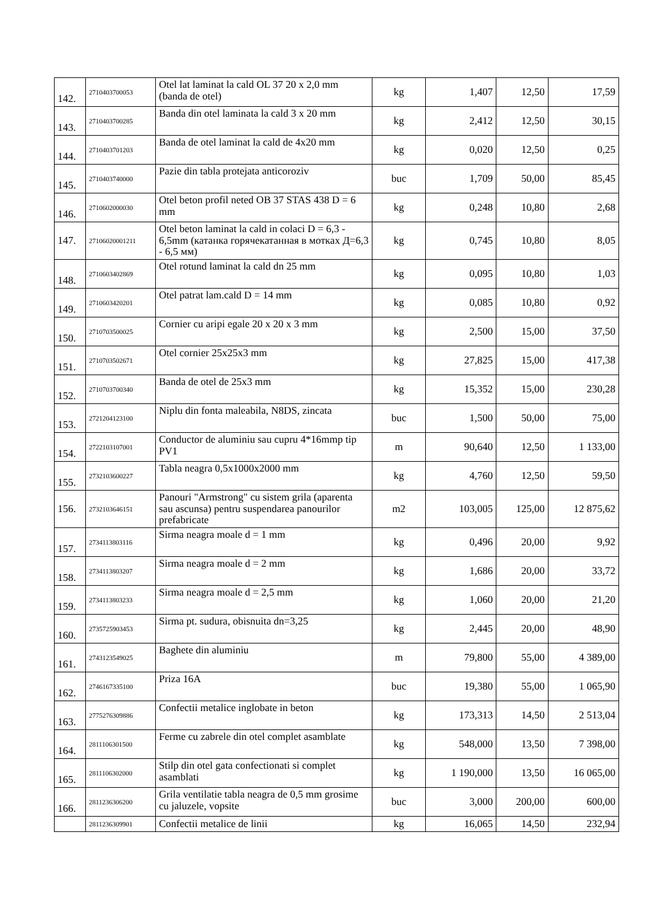| 142. | 2710403700053 | Otel lat laminat la cald OL 37 20 x 2,0 mm (banda de otel) | kg | 1,407 | 12,50 | 17,59 |
| 143. | 2710403700285 | Banda din otel laminata la cald 3 x 20 mm | kg | 2,412 | 12,50 | 30,15 |
| 144. | 2710403701203 | Banda de otel laminat la cald de 4x20 mm | kg | 0,020 | 12,50 | 0,25 |
| 145. | 2710403740000 | Pazie din tabla protejata anticoroziv | buc | 1,709 | 50,00 | 85,45 |
| 146. | 2710602000030 | Otel beton profil neted OB 37 STAS 438 D = 6 mm | kg | 0,248 | 10,80 | 2,68 |
| 147. | 27106020001211 | Otel beton laminat la cald in colaci D = 6,3 - 6,5mm (катанка горячекатанная в мотках Д=6,3 - 6,5 мм) | kg | 0,745 | 10,80 | 8,05 |
| 148. | 2710603402869 | Otel rotund laminat la cald dn 25 mm | kg | 0,095 | 10,80 | 1,03 |
| 149. | 2710603420201 | Otel patrat lam.cald D = 14 mm | kg | 0,085 | 10,80 | 0,92 |
| 150. | 2710703500025 | Cornier cu aripi egale 20 x 20 x 3 mm | kg | 2,500 | 15,00 | 37,50 |
| 151. | 2710703502671 | Otel cornier 25x25x3 mm | kg | 27,825 | 15,00 | 417,38 |
| 152. | 2710703700340 | Banda de otel de 25x3 mm | kg | 15,352 | 15,00 | 230,28 |
| 153. | 2721204123100 | Niplu din fonta maleabila, N8DS, zincata | buc | 1,500 | 50,00 | 75,00 |
| 154. | 2722103107001 | Conductor de aluminiu sau cupru 4*16mmp tip PV1 | m | 90,640 | 12,50 | 1 133,00 |
| 155. | 2732103600227 | Tabla neagra 0,5x1000x2000 mm | kg | 4,760 | 12,50 | 59,50 |
| 156. | 2732103646151 | Panouri "Armstrong" cu sistem grila (aparenta sau ascunsa) pentru suspendarea panourilor prefabricate | m2 | 103,005 | 125,00 | 12 875,62 |
| 157. | 2734113803116 | Sirma neagra moale d = 1 mm | kg | 0,496 | 20,00 | 9,92 |
| 158. | 2734113803207 | Sirma neagra moale d = 2 mm | kg | 1,686 | 20,00 | 33,72 |
| 159. | 2734113803233 | Sirma neagra moale d = 2,5 mm | kg | 1,060 | 20,00 | 21,20 |
| 160. | 2735725903453 | Sirma pt. sudura, obisnuita dn=3,25 | kg | 2,445 | 20,00 | 48,90 |
| 161. | 2743123549025 | Baghete din aluminiu | m | 79,800 | 55,00 | 4 389,00 |
| 162. | 2746167335100 | Priza 16A | buc | 19,380 | 55,00 | 1 065,90 |
| 163. | 2775276309886 | Confectii metalice inglobate in beton | kg | 173,313 | 14,50 | 2 513,04 |
| 164. | 2811106301500 | Ferme cu zabrele din otel complet asamblate | kg | 548,000 | 13,50 | 7 398,00 |
| 165. | 2811106302000 | Stilp din otel gata confectionati si complet asamblati | kg | 1 190,000 | 13,50 | 16 065,00 |
| 166. | 2811236306200 | Grila ventilatie tabla neagra de 0,5 mm grosime cu jaluzele, vopsite | buc | 3,000 | 200,00 | 600,00 |
| | 2811236309901 | Confectii metalice de linii | kg | 16,065 | 14,50 | 232,94 |